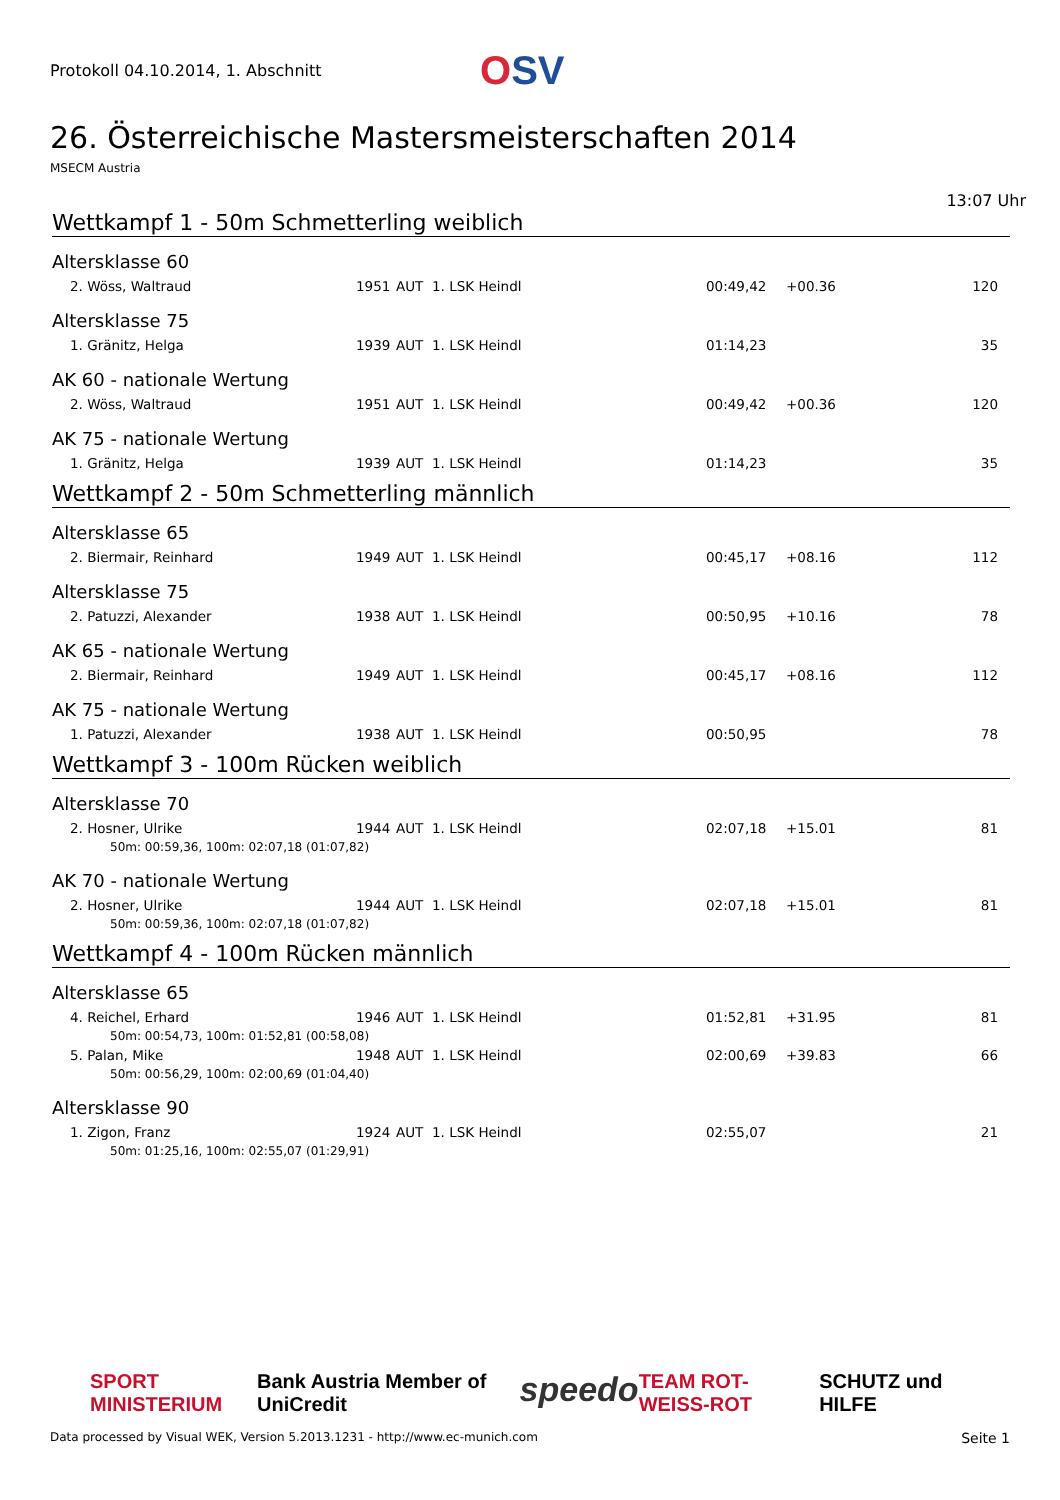Protokoll 04.10.2014, 1. Abschnitt
OSV
26. Österreichische Mastersmeisterschaften 2014
MSECM Austria
13:07 Uhr
Wettkampf 1 - 50m Schmetterling weiblich
Altersklasse 60
| | 2. Wöss, Waltraud | 1951 | AUT | 1. LSK Heindl | 00:49,42 | +00.36 | 120 |
Altersklasse 75
| | 1. Gränitz, Helga | 1939 | AUT | 1. LSK Heindl | 01:14,23 | | 35 |
AK 60 - nationale Wertung
| | 2. Wöss, Waltraud | 1951 | AUT | 1. LSK Heindl | 00:49,42 | +00.36 | 120 |
AK 75 - nationale Wertung
| | 1. Gränitz, Helga | 1939 | AUT | 1. LSK Heindl | 01:14,23 | | 35 |
Wettkampf 2 - 50m Schmetterling männlich
Altersklasse 65
| | 2. Biermair, Reinhard | 1949 | AUT | 1. LSK Heindl | 00:45,17 | +08.16 | 112 |
Altersklasse 75
| | 2. Patuzzi, Alexander | 1938 | AUT | 1. LSK Heindl | 00:50,95 | +10.16 | 78 |
AK 65 - nationale Wertung
| | 2. Biermair, Reinhard | 1949 | AUT | 1. LSK Heindl | 00:45,17 | +08.16 | 112 |
AK 75 - nationale Wertung
| | 1. Patuzzi, Alexander | 1938 | AUT | 1. LSK Heindl | 00:50,95 | | 78 |
Wettkampf 3 - 100m Rücken weiblich
Altersklasse 70
| | 2. Hosner, Ulrike | 1944 | AUT | 1. LSK Heindl | 02:07,18 | +15.01 | 81 |
| | 50m: 00:59,36, 100m: 02:07,18 (01:07,82) | | | | | | |
AK 70 - nationale Wertung
| | 2. Hosner, Ulrike | 1944 | AUT | 1. LSK Heindl | 02:07,18 | +15.01 | 81 |
| | 50m: 00:59,36, 100m: 02:07,18 (01:07,82) | | | | | | |
Wettkampf 4 - 100m Rücken männlich
Altersklasse 65
| | 4. Reichel, Erhard | 1946 | AUT | 1. LSK Heindl | 01:52,81 | +31.95 | 81 |
| | 50m: 00:54,73, 100m: 01:52,81 (00:58,08) | | | | | | |
| | 5. Palan, Mike | 1948 | AUT | 1. LSK Heindl | 02:00,69 | +39.83 | 66 |
| | 50m: 00:56,29, 100m: 02:00,69 (01:04,40) | | | | | | |
Altersklasse 90
| | 1. Zigon, Franz | 1924 | AUT | 1. LSK Heindl | 02:55,07 | | 21 |
| | 50m: 01:25,16, 100m: 02:55,07 (01:29,91) | | | | | | |
SPORT MINISTERIUM Bank Austria Member of UniCredit speedo TEAM ROT-WEISS-ROT SCHUTZ und HILFE
Data processed by Visual WEK, Version 5.2013.1231 - http://www.ec-munich.com Seite 1